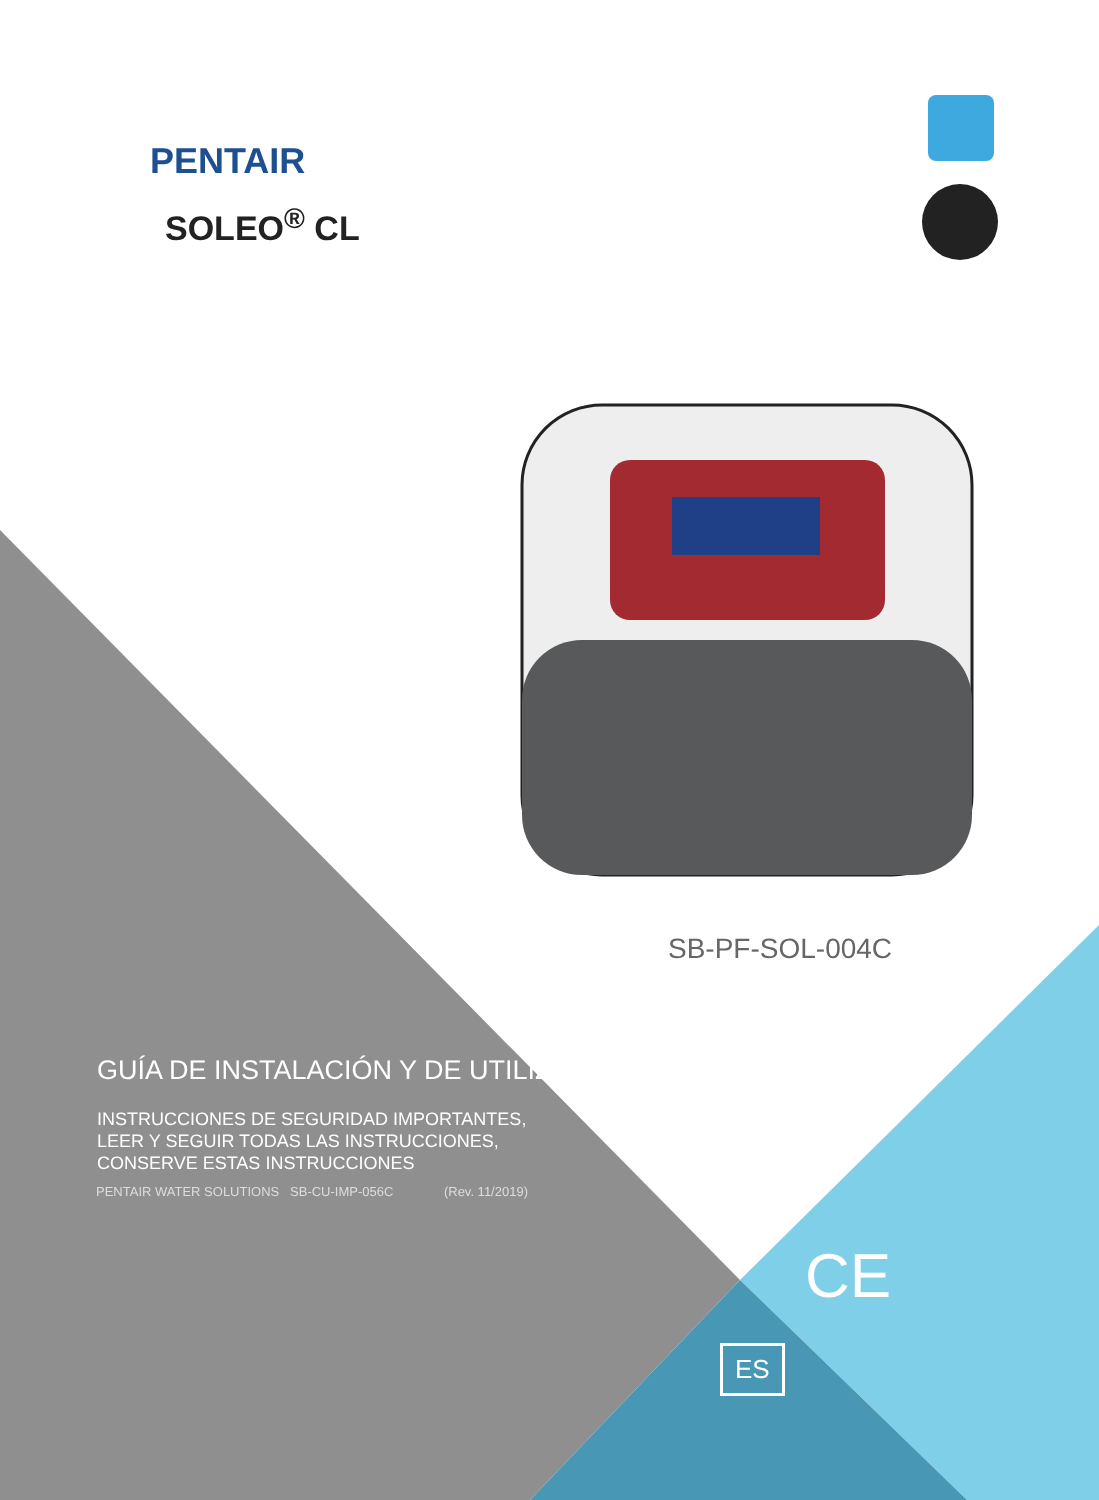PENTAIR
SOLEO<sup>®</sup> CL
SB-PF-SOL-004C
GUÍA DE INSTALACIÓN Y DE UTILIZACIÓN
INSTRUCCIONES DE SEGURIDAD IMPORTANTES,
LEER Y SEGUIR TODAS LAS INSTRUCCIONES,
CONSERVE ESTAS INSTRUCCIONES
PENTAIR WATER SOLUTIONS SB-CU-IMP-056C (Rev. 11/2019)
CE
ES